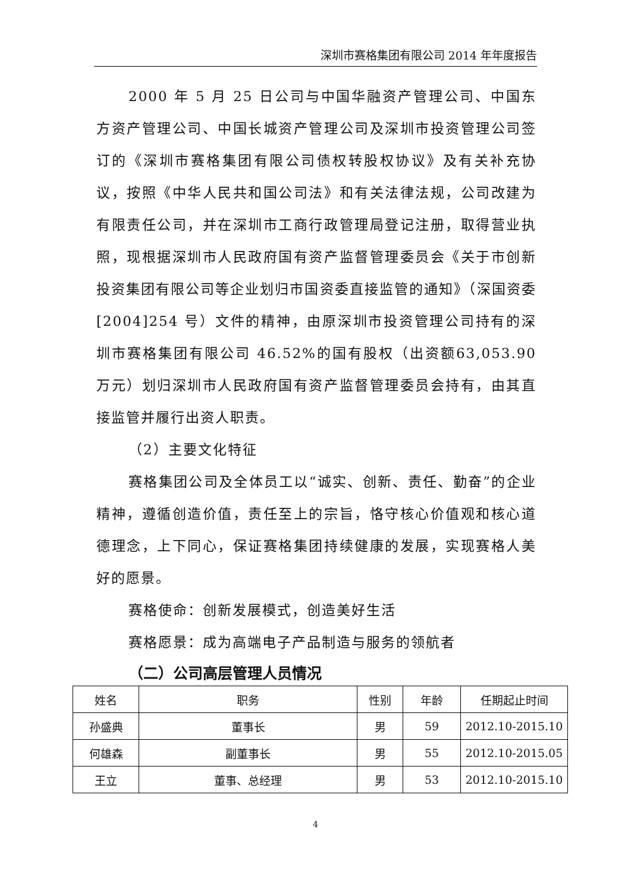深圳市赛格集团有限公司 2014 年年度报告
2000 年 5 月 25 日公司与中国华融资产管理公司、中国东方资产管理公司、中国长城资产管理公司及深圳市投资管理公司签订的《深圳市赛格集团有限公司债权转股权协议》及有关补充协议，按照《中华人民共和国公司法》和有关法律法规，公司改建为有限责任公司，并在深圳市工商行政管理局登记注册，取得营业执照，现根据深圳市人民政府国有资产监督管理委员会《关于市创新投资集团有限公司等企业划归市国资委直接监管的通知》（深国资委[2004]254 号）文件的精神，由原深圳市投资管理公司持有的深圳市赛格集团有限公司 46.52%的国有股权（出资额63,053.90 万元）划归深圳市人民政府国有资产监督管理委员会持有，由其直接监管并履行出资人职责。
（2）主要文化特征
赛格集团公司及全体员工以“诚实、创新、责任、勤奋”的企业精神，遵循创造价值，责任至上的宗旨，恪守核心价值观和核心道德理念，上下同心，保证赛格集团持续健康的发展，实现赛格人美好的愿景。
赛格使命：创新发展模式，创造美好生活
赛格愿景：成为高端电子产品制造与服务的领航者
（二）公司高层管理人员情况
| 姓名 | 职务 | 性别 | 年龄 | 任期起止时间 |
| --- | --- | --- | --- | --- |
| 孙盛典 | 董事长 | 男 | 59 | 2012.10-2015.10 |
| 何雄森 | 副董事长 | 男 | 55 | 2012.10-2015.05 |
| 王立 | 董事、总经理 | 男 | 53 | 2012.10-2015.10 |
4